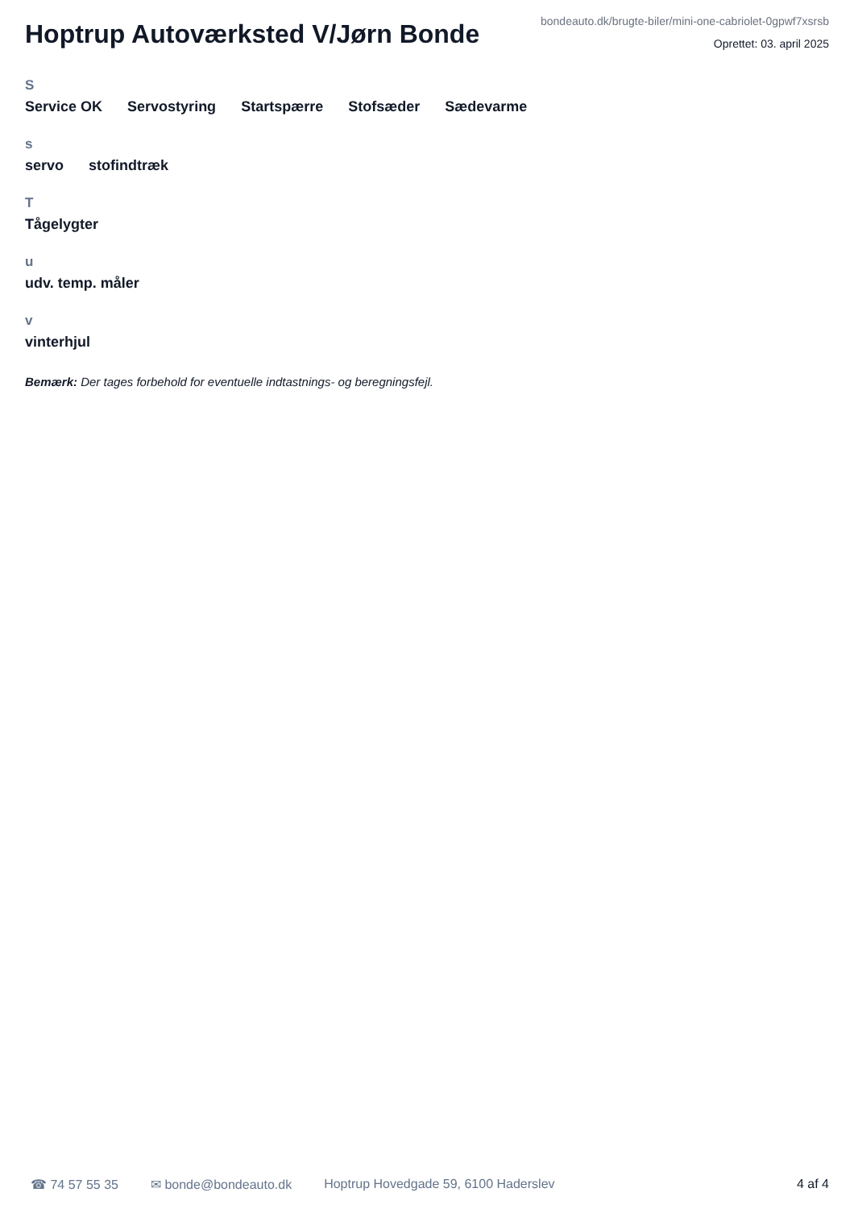Hoptrup Autoværksted V/Jørn Bonde
bondeauto.dk/brugte-biler/mini-one-cabriolet-0gpwf7xsrsb
Oprettet: 03. april 2025
S
Service OK Servostyring Startspærre Stofsæder Sædevarme
s
servo stofindtræk
T
Tågelygter
u
udv. temp. måler
v
vinterhjul
Bemærk: Der tages forbehold for eventuelle indtastnings- og beregningsfejl.
☎ 74 57 55 35 ✉ bonde@bondeauto.dk Hoptrup Hovedgade 59, 6100 Haderslev 4 af 4